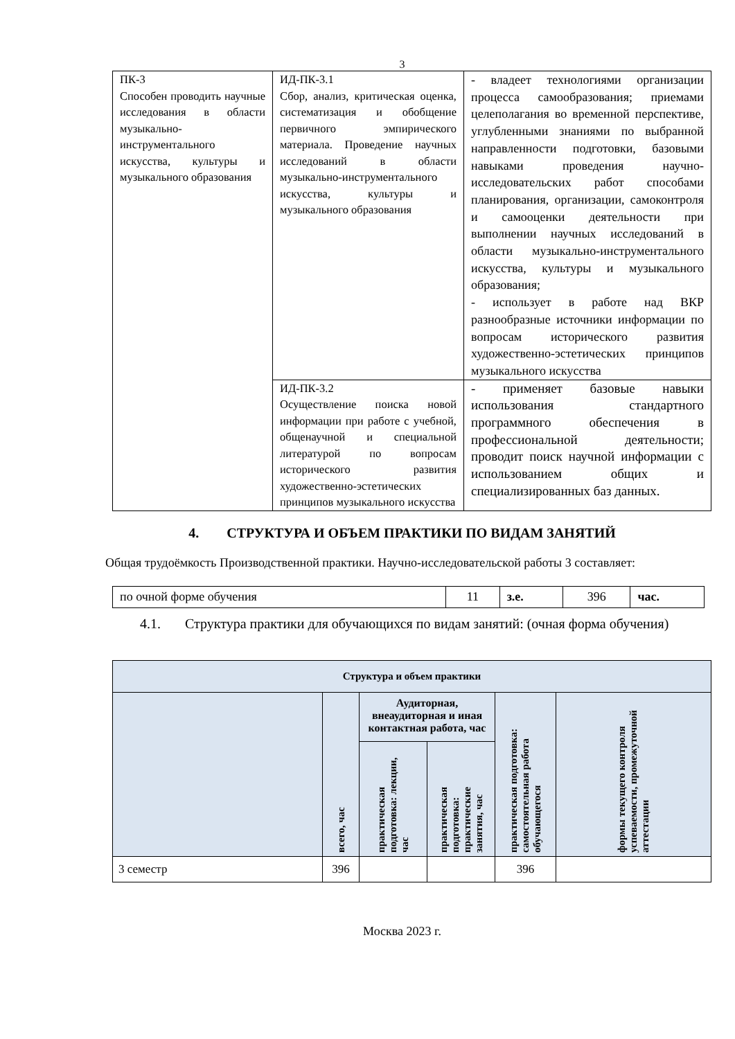3
| ПК-3 Способен проводить научные исследования в области музыкально-инструментального искусства, культуры и музыкального образования | ИД-ПК-3.1 Сбор, анализ, критическая оценка, систематизация и обобщение первичного эмпирического материала. Проведение научных исследований в области музыкально-инструментального искусства, культуры и музыкального образования | - владеет технологиями организации процесса самообразования; приемами целеполагания во временной перспективе, углубленными знаниями по выбранной направленности подготовки, базовыми навыками проведения научно-исследовательских работ способами планирования, организации, самоконтроля и самооценки деятельности при выполнении научных исследований в области музыкально-инструментального искусства, культуры и музыкального образования; - использует в работе над ВКР разнообразные источники информации по вопросам исторического развития художественно-эстетических принципов музыкального искусства |
| | ИД-ПК-3.2 Осуществление поиска новой информации при работе с учебной, общенаучной и специальной литературой по вопросам исторического развития художественно-эстетических принципов музыкального искусства | - применяет базовые навыки использования стандартного программного обеспечения в профессиональной деятельности; проводит поиск научной информации с использованием общих и специализированных баз данных. |
4. СТРУКТУРА И ОБЪЕМ ПРАКТИКИ ПО ВИДАМ ЗАНЯТИЙ
Общая трудоёмкость Производственной практики. Научно-исследовательской работы 3 составляет:
| по очной форме обучения | 11 | з.е. | 396 | час. |
4.1. Структура практики для обучающихся по видам занятий: (очная форма обучения)
| Структура и объем практики | | | | | |
| --- | --- | --- | --- | --- | --- |
| | всего, час | Аудиторная, внеаудиторная и иная контактная работа, час | | практическая подготовка: самостоятельная работа обучающегося | формы текущего контроля успеваемости, промежуточной аттестации |
| | | практическая подготовка: лекции, час | практическая подготовка: практические занятия, час | | |
| 3 семестр | 396 | | | 396 | |
Москва 2023 г.